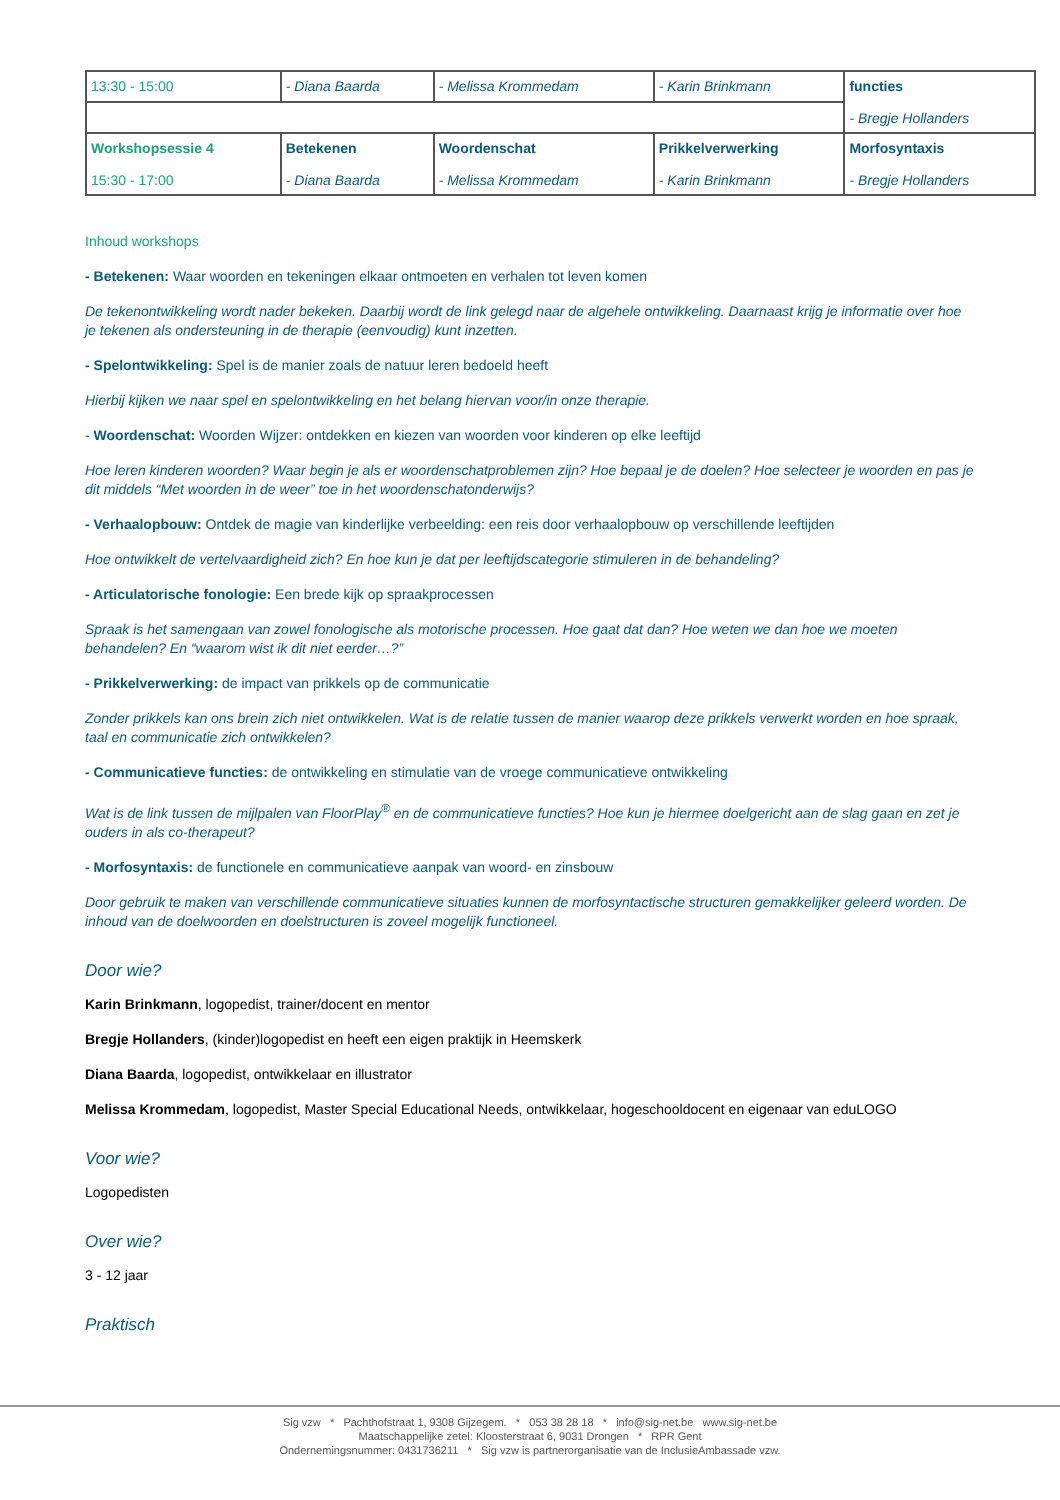| 13:30 - 15:00 | - Diana Baarda | - Melissa Krommedam | - Karin Brinkmann | functies - Bregje Hollanders |
| Workshopsessie 4 15:30 - 17:00 | Betekenen - Diana Baarda | Woordenschat - Melissa Krommedam | Prikkelverwerking - Karin Brinkmann | Morfosyntaxis - Bregje Hollanders |
Inhoud workshops
- Betekenen: Waar woorden en tekeningen elkaar ontmoeten en verhalen tot leven komen
De tekenontwikkeling wordt nader bekeken. Daarbij wordt de link gelegd naar de algehele ontwikkeling. Daarnaast krijg je informatie over hoe je tekenen als ondersteuning in de therapie (eenvoudig) kunt inzetten.
- Spelontwikkeling: Spel is de manier zoals de natuur leren bedoeld heeft
Hierbij kijken we naar spel en spelontwikkeling en het belang hiervan voor/in onze therapie.
- Woordenschat: Woorden Wijzer: ontdekken en kiezen van woorden voor kinderen op elke leeftijd
Hoe leren kinderen woorden? Waar begin je als er woordenschatproblemen zijn? Hoe bepaal je de doelen? Hoe selecteer je woorden en pas je dit middels “Met woorden in de weer” toe in het woordenschatonderwijs?
- Verhaalopbouw: Ontdek de magie van kinderlijke verbeelding: een reis door verhaalopbouw op verschillende leeftijden
Hoe ontwikkelt de vertelvaardigheid zich? En hoe kun je dat per leeftijdscategorie stimuleren in de behandeling?
- Articulatorische fonologie: Een brede kijk op spraakprocessen
Spraak is het samengaan van zowel fonologische als motorische processen. Hoe gaat dat dan? Hoe weten we dan hoe we moeten behandelen? En “waarom wist ik dit niet eerder…?”
- Prikkelverwerking: de impact van prikkels op de communicatie
Zonder prikkels kan ons brein zich niet ontwikkelen. Wat is de relatie tussen de manier waarop deze prikkels verwerkt worden en hoe spraak, taal en communicatie zich ontwikkelen?
- Communicatieve functies: de ontwikkeling en stimulatie van de vroege communicatieve ontwikkeling
Wat is de link tussen de mijlpalen van FloorPlay<sup>®</sup> en de communicatieve functies? Hoe kun je hiermee doelgericht aan de slag gaan en zet je ouders in als co-therapeut?
- Morfosyntaxis: de functionele en communicatieve aanpak van woord- en zinsbouw
Door gebruik te maken van verschillende communicatieve situaties kunnen de morfosyntactische structuren gemakkelijker geleerd worden. De inhoud van de doelwoorden en doelstructuren is zoveel mogelijk functioneel.
Door wie?
Karin Brinkmann, logopedist, trainer/docent en mentor
Bregje Hollanders, (kinder)logopedist en heeft een eigen praktijk in Heemskerk
Diana Baarda, logopedist, ontwikkelaar en illustrator
Melissa Krommedam, logopedist, Master Special Educational Needs, ontwikkelaar, hogeschooldocent en eigenaar van eduLOGO
Voor wie?
Logopedisten
Over wie?
3 - 12 jaar
Praktisch
Sig vzw * Pachthofstraat 1, 9308 Gijzegem. * 053 38 28 18 * info@sig-net.be www.sig-net.be
Maatschappelijke zetel: Kloosterstraat 6, 9031 Drongen * RPR Gent
Ondernemingsnummer: 0431736211 * Sig vzw is partnerorganisatie van de InclusieAmbassade vzw.